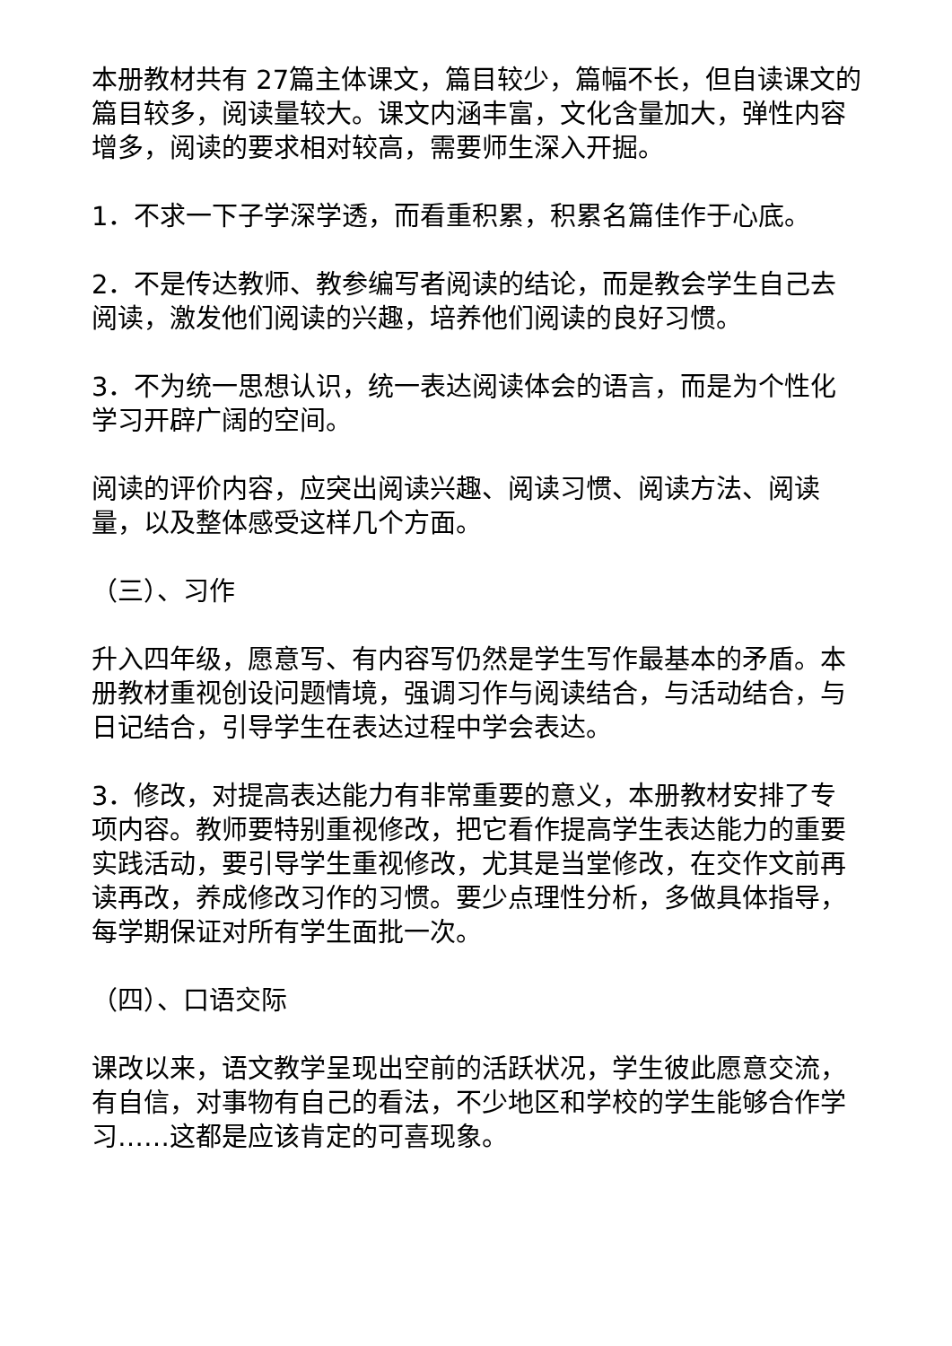本册教材共有 27篇主体课文，篇目较少，篇幅不长，但自读课文的篇目较多，阅读量较大。课文内涵丰富，文化含量加大，弹性内容增多，阅读的要求相对较高，需要师生深入开掘。
1．不求一下子学深学透，而看重积累，积累名篇佳作于心底。
2．不是传达教师、教参编写者阅读的结论，而是教会学生自己去阅读，激发他们阅读的兴趣，培养他们阅读的良好习惯。
3．不为统一思想认识，统一表达阅读体会的语言，而是为个性化学习开辟广阔的空间。
阅读的评价内容，应突出阅读兴趣、阅读习惯、阅读方法、阅读量，以及整体感受这样几个方面。
（三）、习作
升入四年级，愿意写、有内容写仍然是学生写作最基本的矛盾。本册教材重视创设问题情境，强调习作与阅读结合，与活动结合，与日记结合，引导学生在表达过程中学会表达。
3．修改，对提高表达能力有非常重要的意义，本册教材安排了专项内容。教师要特别重视修改，把它看作提高学生表达能力的重要实践活动，要引导学生重视修改，尤其是当堂修改，在交作文前再读再改，养成修改习作的习惯。要少点理性分析，多做具体指导，每学期保证对所有学生面批一次。
（四）、口语交际
课改以来，语文教学呈现出空前的活跃状况，学生彼此愿意交流，有自信，对事物有自己的看法，不少地区和学校的学生能够合作学习……这都是应该肯定的可喜现象。